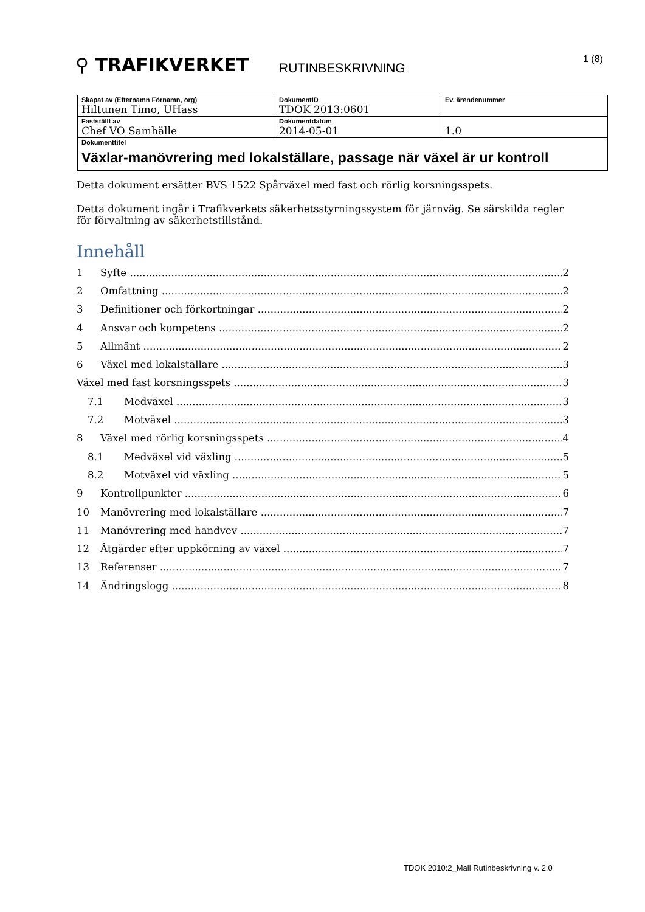⚲ TRAFIKVERKET
RUTINBESKRIVNING
1 (8)
| Skapat av (Efternamn Förnamn, org) Hiltunen Timo, UHass | DokumentID TDOK 2013:0601 | Ev. ärendenummer |
| Fastställt av Chef VO Samhälle | Dokumentdatum 2014-05-01 | 1.0 |
| Dokumenttitel Växlar-manövrering med lokalställare, passage när växel är ur kontroll | | |
Detta dokument ersätter BVS 1522 Spårväxel med fast och rörlig korsningsspets.
Detta dokument ingår i Trafikverkets säkerhetsstyrningssystem för järnväg. Se särskilda regler för förvaltning av säkerhetstillstånd.
Innehåll
1 Syfte 2
2 Omfattning 2
3 Definitioner och förkortningar 2
4 Ansvar och kompetens 2
5 Allmänt 2
6 Växel med lokalställare 3
Växel med fast korsningsspets 3
7.1 Medväxel 3
7.2 Motväxel 3
8 Växel med rörlig korsningsspets 4
8.1 Medväxel vid växling 5
8.2 Motväxel vid växling 5
9 Kontrollpunkter 6
10 Manövrering med lokalställare 7
11 Manövrering med handvev 7
12 Åtgärder efter uppkörning av växel 7
13 Referenser 7
14 Ändringslogg 8
TDOK 2010:2_Mall Rutinbeskrivning v. 2.0